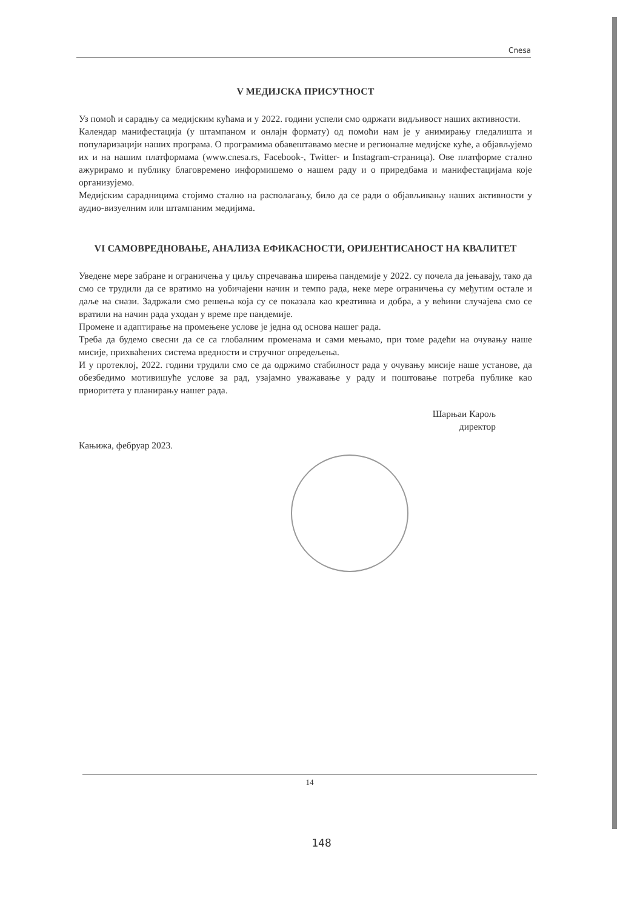Cnesa
V МЕДИЈСКА ПРИСУТНОСТ
Уз помоћ и сарадњу са медијским кућама и у 2022. години успели смо одржати видљивост наших активности.
Календар манифестација (у штампаном и онлајн формату) од помоћи нам је у анимирању гледалишта и популаризацији наших програма. О програмима обавештавамо месне и регионалне медијске куће, а објављујемо их и на нашим платформама (www.cnesa.rs, Facebook-, Twitter- и Instagram-страница). Ове платформе стално ажурирамо и публику благовремено информишемо о нашем раду и о приредбама и манифестацијама које организујемо.
Медијским сарадницима стојимо стално на располагању, било да се ради о објављивању наших активности у аудио-визуелним или штампаним медијима.
VI САМОВРЕДНОВАЊЕ, АНАЛИЗА ЕФИКАСНОСТИ, ОРИЈЕНТИСАНОСТ НА КВАЛИТЕТ
Уведене мере забране и ограничења у циљу спречавања ширења пандемије у 2022. су почела да јењавају, тако да смо се трудили да се вратимо на уобичајени начин и темпо рада, неке мере ограничења су међутим остале и даље на снази. Задржали смо решења која су се показала као креативна и добра, а у већини случајева смо се вратили на начин рада уходан у време пре пандемије.
Промене и адаптирање на промењене услове је једна од основа нашег рада.
Треба да будемо свесни да се са глобалним променама и сами мењамо, при томе радећи на очувању наше мисије, прихваћених система вредности и стручног опредељења.
И у протеклој, 2022. години трудили смо се да одржимо стабилност рада у очувању мисије наше установе, да обезбедимо мотивишуће услове за рад, узајамно уважавање у раду и поштовање потреба публике као приоритета у планирању нашег рада.
Шарњаи Карољ
директор
Кањижа, фебруар 2023.
14
148